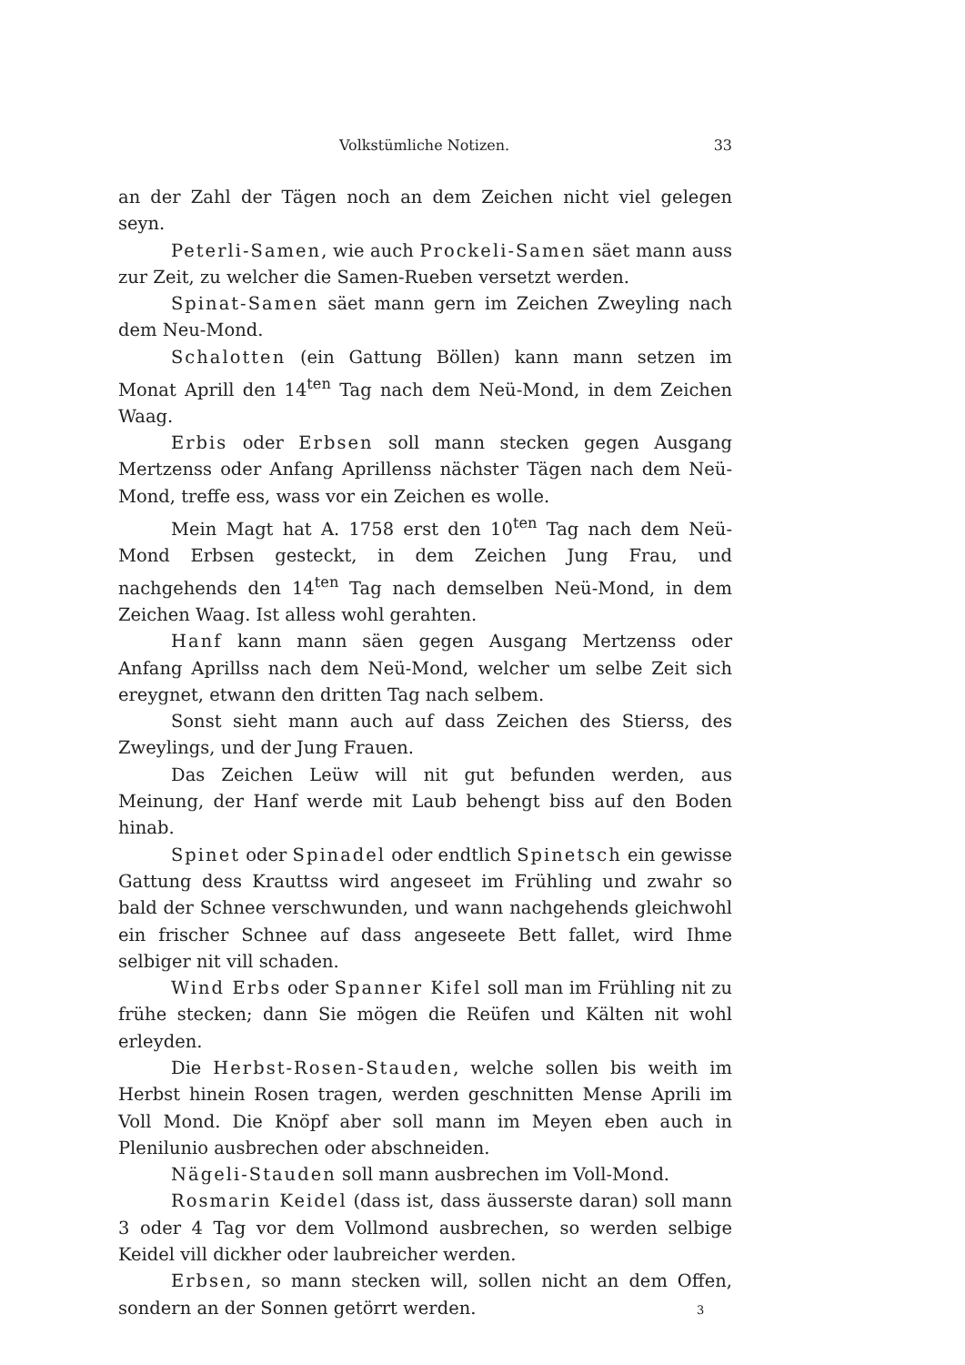Volkstümliche Notizen. 33
an der Zahl der Tägen noch an dem Zeichen nicht viel gelegen seyn.
Peterli-Samen, wie auch Prockeli-Samen säet mann auss zur Zeit, zu welcher die Samen-Rueben versetzt werden.
Spinat-Samen säet mann gern im Zeichen Zweyling nach dem Neu-Mond.
Schalotten (ein Gattung Böllen) kann mann setzen im Monat Aprill den 14<sup>ten</sup> Tag nach dem Neü-Mond, in dem Zeichen Waag.
Erbis oder Erbsen soll mann stecken gegen Ausgang Mertzenss oder Anfang Aprillenss nächster Tägen nach dem Neü-Mond, treffe ess, wass vor ein Zeichen es wolle.
Mein Magt hat A. 1758 erst den 10<sup>ten</sup> Tag nach dem Neü-Mond Erbsen gesteckt, in dem Zeichen Jung Frau, und nachgehends den 14<sup>ten</sup> Tag nach demselben Neü-Mond, in dem Zeichen Waag. Ist alless wohl gerahten.
Hanf kann mann säen gegen Ausgang Mertzenss oder Anfang Aprillss nach dem Neü-Mond, welcher um selbe Zeit sich ereygnet, etwann den dritten Tag nach selbem.
Sonst sieht mann auch auf dass Zeichen des Stierss, des Zweylings, und der Jung Frauen.
Das Zeichen Leüw will nit gut befunden werden, aus Meinung, der Hanf werde mit Laub behengt biss auf den Boden hinab.
Spinet oder Spinadel oder endtlich Spinetsch ein gewisse Gattung dess Krauttss wird angeseet im Frühling und zwahr so bald der Schnee verschwunden, und wann nachgehends gleichwohl ein frischer Schnee auf dass angeseete Bett fallet, wird Ihme selbiger nit vill schaden.
Wind Erbs oder Spanner Kifel soll man im Frühling nit zu frühe stecken; dann Sie mögen die Reüfen und Kälten nit wohl erleyden.
Die Herbst-Rosen-Stauden, welche sollen bis weith im Herbst hinein Rosen tragen, werden geschnitten Mense Aprili im Voll Mond. Die Knöpf aber soll mann im Meyen eben auch in Plenilunio ausbrechen oder abschneiden.
Nägeli-Stauden soll mann ausbrechen im Voll-Mond.
Rosmarin Keidel (dass ist, dass äusserste daran) soll mann 3 oder 4 Tag vor dem Vollmond ausbrechen, so werden selbige Keidel vill dickher oder laubreicher werden.
Erbsen, so mann stecken will, sollen nicht an dem Offen, sondern an der Sonnen getörrt werden.
3